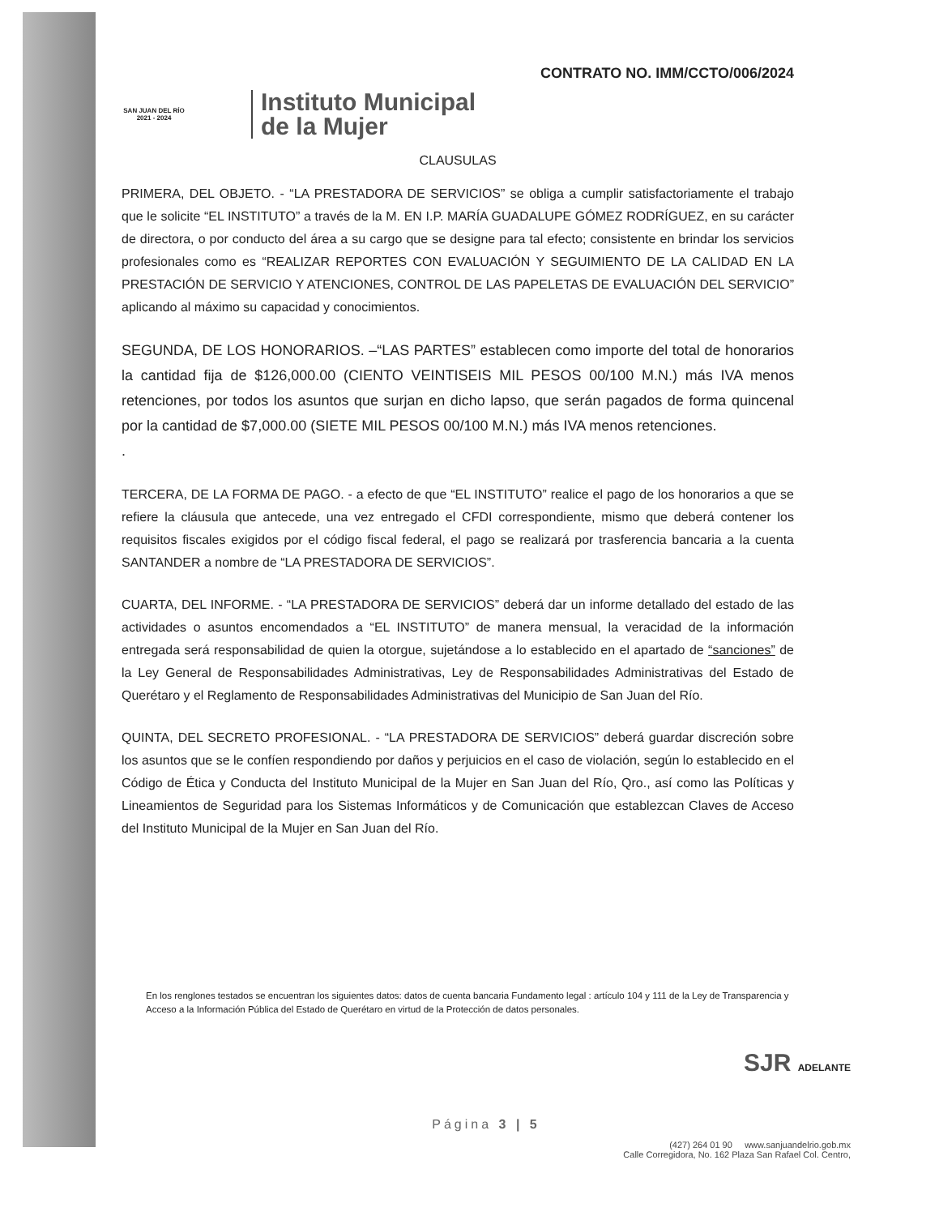CONTRATO NO. IMM/CCTO/006/2024
SAN JUAN DEL RÍO
2021 - 2024
Instituto Municipal
de la Mujer
CLAUSULAS
PRIMERA, DEL OBJETO. - “LA PRESTADORA DE SERVICIOS” se obliga a cumplir satisfactoriamente el trabajo que le solicite “EL INSTITUTO” a través de la M. EN I.P. MARÍA GUADALUPE GÓMEZ RODRÍGUEZ, en su carácter de directora, o por conducto del área a su cargo que se designe para tal efecto; consistente en brindar los servicios profesionales como es “REALIZAR REPORTES CON EVALUACIÓN Y SEGUIMIENTO DE LA CALIDAD EN LA PRESTACIÓN DE SERVICIO Y ATENCIONES, CONTROL DE LAS PAPELETAS DE EVALUACIÓN DEL SERVICIO” aplicando al máximo su capacidad y conocimientos.
SEGUNDA, DE LOS HONORARIOS. –“LAS PARTES” establecen como importe del total de honorarios la cantidad fija de $126,000.00 (CIENTO VEINTISEIS MIL PESOS 00/100 M.N.) más IVA menos retenciones, por todos los asuntos que surjan en dicho lapso, que serán pagados de forma quincenal por la cantidad de $7,000.00 (SIETE MIL PESOS 00/100 M.N.) más IVA menos retenciones.
.
TERCERA, DE LA FORMA DE PAGO. - a efecto de que “EL INSTITUTO” realice el pago de los honorarios a que se refiere la cláusula que antecede, una vez entregado el CFDI correspondiente, mismo que deberá contener los requisitos fiscales exigidos por el código fiscal federal, el pago se realizará por trasferencia bancaria a la cuenta SANTANDER a nombre de “LA PRESTADORA DE SERVICIOS”.
CUARTA, DEL INFORME. - “LA PRESTADORA DE SERVICIOS” deberá dar un informe detallado del estado de las actividades o asuntos encomendados a “EL INSTITUTO” de manera mensual, la veracidad de la información entregada será responsabilidad de quien la otorgue, sujetándose a lo establecido en el apartado de “sanciones” de la Ley General de Responsabilidades Administrativas, Ley de Responsabilidades Administrativas del Estado de Querétaro y el Reglamento de Responsabilidades Administrativas del Municipio de San Juan del Río.
QUINTA, DEL SECRETO PROFESIONAL. - “LA PRESTADORA DE SERVICIOS” deberá guardar discreción sobre los asuntos que se le confíen respondiendo por daños y perjuicios en el caso de violación, según lo establecido en el Código de Ética y Conducta del Instituto Municipal de la Mujer en San Juan del Río, Qro., así como las Políticas y Lineamientos de Seguridad para los Sistemas Informáticos y de Comunicación que establezcan Claves de Acceso del Instituto Municipal de la Mujer en San Juan del Río.
En los renglones testados se encuentran los siguientes datos: datos de cuenta bancaria Fundamento legal : artículo 104 y 111 de la Ley de Transparencia y Acceso a la Información Pública del Estado de Querétaro en virtud de la Protección de datos personales.
SJR ADELANTE
Página 3 | 5
(427) 264 01 90 www.sanjuandelrio.gob.mx
Calle Corregidora, No. 162 Plaza San Rafael Col. Centro,